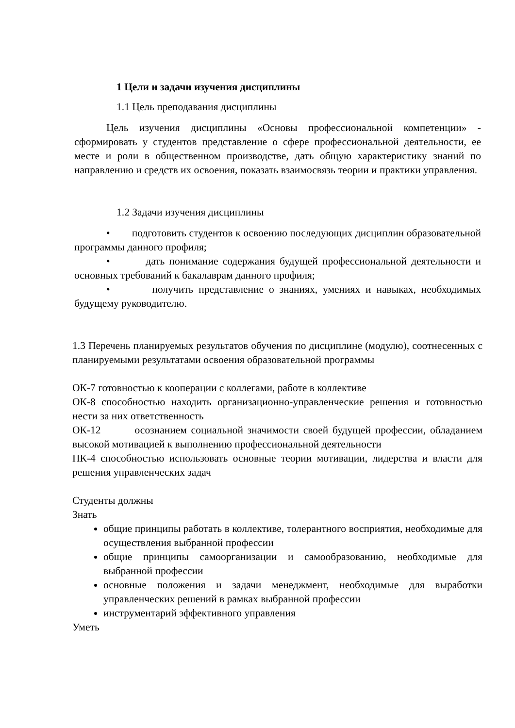1 Цели и задачи изучения дисциплины
1.1 Цель преподавания дисциплины
Цель изучения дисциплины «Основы профессиональной компетенции» - сформировать у студентов представление о сфере профессиональной деятельности, ее месте и роли в общественном производстве, дать общую характеристику знаний по направлению и средств их освоения, показать взаимосвязь теории и практики управления.
1.2 Задачи изучения дисциплины
• подготовить студентов к освоению последующих дисциплин образовательной программы данного профиля;
• дать понимание содержания будущей профессиональной деятельности и основных требований к бакалаврам данного профиля;
• получить представление о знаниях, умениях и навыках, необходимых будущему руководителю.
1.3 Перечень планируемых результатов обучения по дисциплине (модулю), соотнесенных с планируемыми результатами освоения образовательной программы
ОК-7 готовностью к кооперации с коллегами, работе в коллективе
ОК-8 способностью находить организационно-управленческие решения и готовностью нести за них ответственность
ОК-12 осознанием социальной значимости своей будущей профессии, обладанием высокой мотивацией к выполнению профессиональной деятельности
ПК-4 способностью использовать основные теории мотивации, лидерства и власти для решения управленческих задач
Студенты должны
Знать
общие принципы работать в коллективе, толерантного восприятия, необходимые для осуществления выбранной профессии
общие принципы самоорганизации и самообразованию, необходимые для выбранной профессии
основные положения и задачи менеджмент, необходимые для выработки управленческих решений в рамках выбранной профессии
инструментарий эффективного управления
Уметь